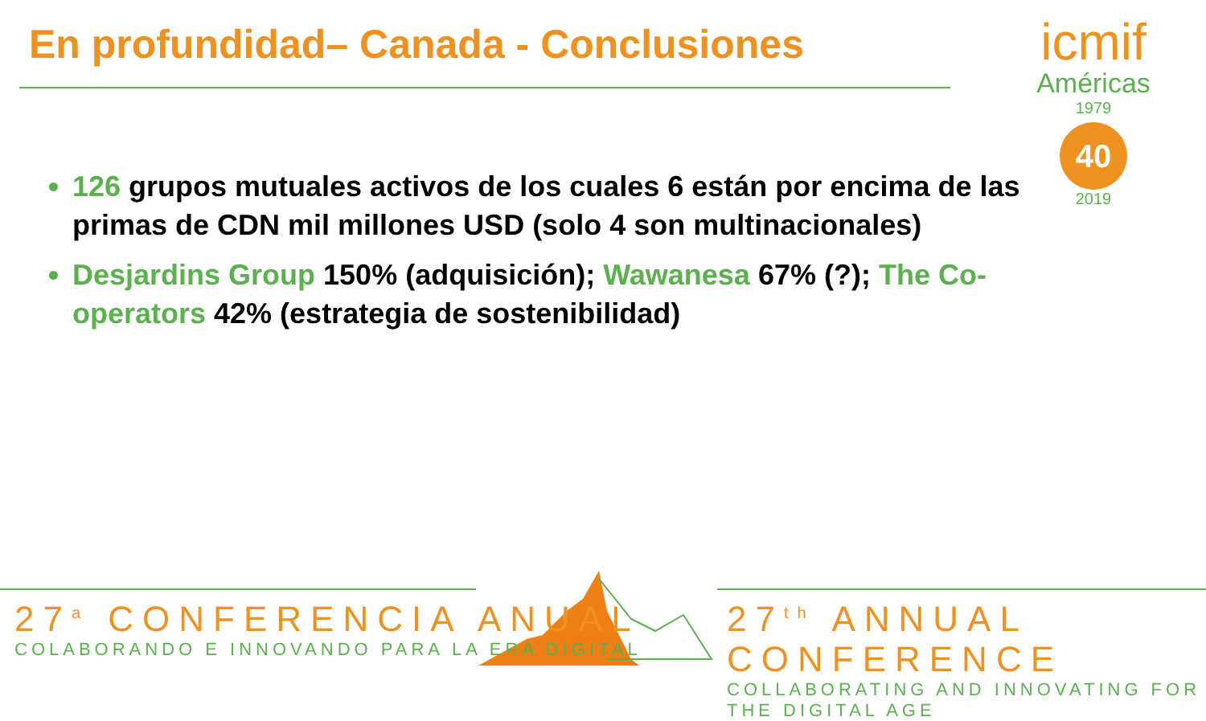En profundidad– Canada - Conclusiones
icmif
Américas
1979
40
2019
126 grupos mutuales activos de los cuales 6 están por encima de las primas de CDN mil millones USD (solo 4 son multinacionales)
Desjardins Group 150% (adquisición); Wawanesa 67% (?); The Co-operators 42% (estrategia de sostenibilidad)
27<sup>a</sup> CONFERENCIA ANUAL
COLABORANDO E INNOVANDO PARA LA ERA DIGITAL
27<sup>th</sup> ANNUAL CONFERENCE
COLLABORATING AND INNOVATING FOR THE DIGITAL AGE